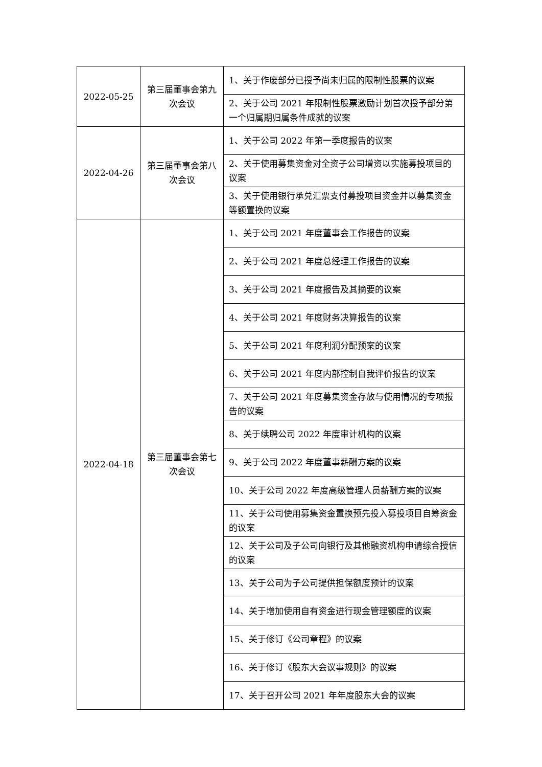| 2022-05-25 | 第三届董事会第九次会议 | 1、关于作废部分已授予尚未归属的限制性股票的议案 |
| | | 2、关于公司 2021 年限制性股票激励计划首次授予部分第一个归属期归属条件成就的议案 |
| 2022-04-26 | 第三届董事会第八次会议 | 1、关于公司 2022 年第一季度报告的议案 |
| | | 2、关于使用募集资金对全资子公司增资以实施募投项目的议案 |
| | | 3、关于使用银行承兑汇票支付募投项目资金并以募集资金等额置换的议案 |
| 2022-04-18 | 第三届董事会第七次会议 | 1、关于公司 2021 年度董事会工作报告的议案 |
| | | 2、关于公司 2021 年度总经理工作报告的议案 |
| | | 3、关于公司 2021 年度报告及其摘要的议案 |
| | | 4、关于公司 2021 年度财务决算报告的议案 |
| | | 5、关于公司 2021 年度利润分配预案的议案 |
| | | 6、关于公司 2021 年度内部控制自我评价报告的议案 |
| | | 7、关于公司 2021 年度募集资金存放与使用情况的专项报告的议案 |
| | | 8、关于续聘公司 2022 年度审计机构的议案 |
| | | 9、关于公司 2022 年度董事薪酬方案的议案 |
| | | 10、关于公司 2022 年度高级管理人员薪酬方案的议案 |
| | | 11、关于公司使用募集资金置换预先投入募投项目自筹资金的议案 |
| | | 12、关于公司及子公司向银行及其他融资机构申请综合授信的议案 |
| | | 13、关于公司为子公司提供担保额度预计的议案 |
| | | 14、关于增加使用自有资金进行现金管理额度的议案 |
| | | 15、关于修订《公司章程》的议案 |
| | | 16、关于修订《股东大会议事规则》的议案 |
| | | 17、关于召开公司 2021 年年度股东大会的议案 |